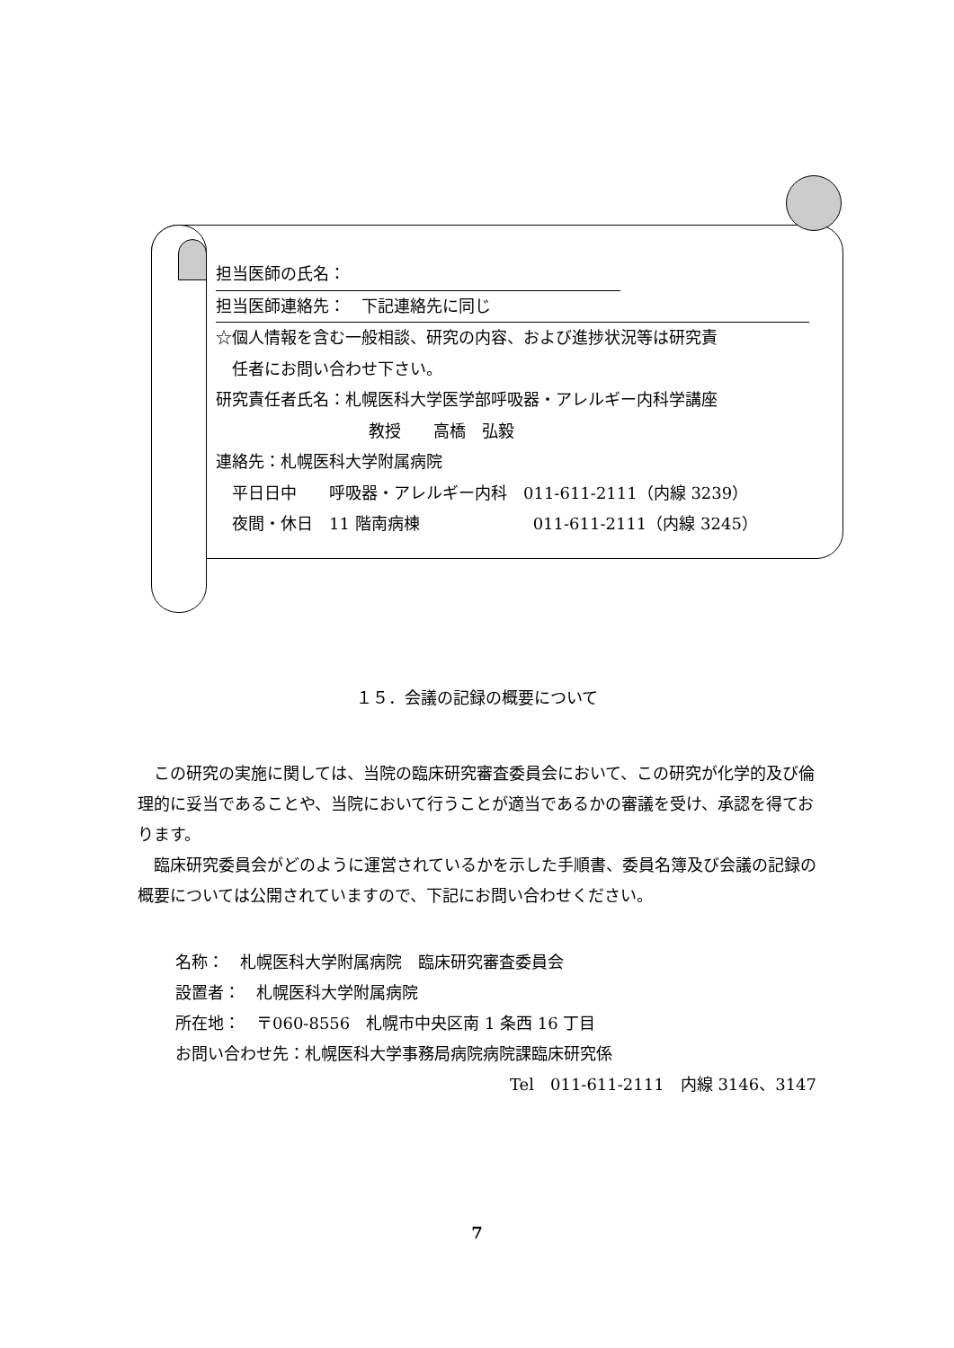担当医師の氏名：
担当医師連絡先：　下記連絡先に同じ
☆個人情報を含む一般相談、研究の内容、および進捗状況等は研究責
　任者にお問い合わせ下さい。
研究責任者氏名：札幌医科大学医学部呼吸器・アレルギー内科学講座
教授　　高橋　弘毅
連絡先：札幌医科大学附属病院
　平日日中　　呼吸器・アレルギー内科　011-611-2111（内線 3239）
　夜間・休日　11 階南病棟　　　　　　　011-611-2111（内線 3245）
１５．会議の記録の概要について
　この研究の実施に関しては、当院の臨床研究審査委員会において、この研究が化学的及び倫理的に妥当であることや、当院において行うことが適当であるかの審議を受け、承認を得ております。
　臨床研究委員会がどのように運営されているかを示した手順書、委員名簿及び会議の記録の概要については公開されていますので、下記にお問い合わせください。
名称：　札幌医科大学附属病院　臨床研究審査委員会
設置者：　札幌医科大学附属病院
所在地：　〒060-8556　札幌市中央区南 1 条西 16 丁目
お問い合わせ先：札幌医科大学事務局病院病院課臨床研究係
Tel　011-611-2111　内線 3146、3147
7